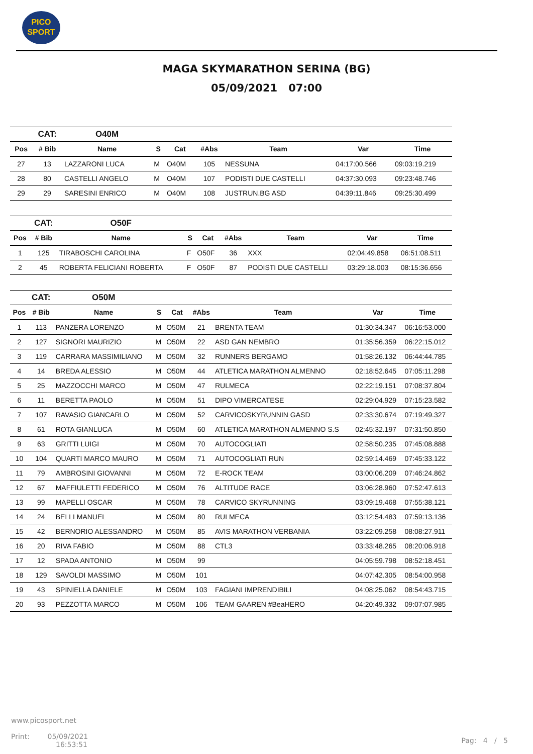PICO
SPORT
MAGA SKYMARATHON SERINA (BG)
05/09/2021 07:00
| | CAT: | O40M | | | | | | |
| Pos | # Bib | Name | S | Cat | #Abs | Team | Var | Time |
| 27 | 13 | LAZZARONI LUCA | M | O40M | 105 | NESSUNA | 04:17:00.566 | 09:03:19.219 |
| 28 | 80 | CASTELLI ANGELO | M | O40M | 107 | PODISTI DUE CASTELLI | 04:37:30.093 | 09:23:48.746 |
| 29 | 29 | SARESINI ENRICO | M | O40M | 108 | JUSTRUN.BG ASD | 04:39:11.846 | 09:25:30.499 |
| | CAT: | O50F | | | | | | |
| Pos | # Bib | Name | S | Cat | #Abs | Team | Var | Time |
| 1 | 125 | TIRABOSCHI CAROLINA | F | O50F | 36 | XXX | 02:04:49.858 | 06:51:08.511 |
| 2 | 45 | ROBERTA FELICIANI ROBERTA | F | O50F | 87 | PODISTI DUE CASTELLI | 03:29:18.003 | 08:15:36.656 |
| | CAT: | O50M | | | | | | |
| Pos | # Bib | Name | S | Cat | #Abs | Team | Var | Time |
| 1 | 113 | PANZERA LORENZO | M | O50M | 21 | BRENTA TEAM | 01:30:34.347 | 06:16:53.000 |
| 2 | 127 | SIGNORI MAURIZIO | M | O50M | 22 | ASD GAN NEMBRO | 01:35:56.359 | 06:22:15.012 |
| 3 | 119 | CARRARA MASSIMILIANO | M | O50M | 32 | RUNNERS BERGAMO | 01:58:26.132 | 06:44:44.785 |
| 4 | 14 | BREDA ALESSIO | M | O50M | 44 | ATLETICA MARATHON ALMENNO | 02:18:52.645 | 07:05:11.298 |
| 5 | 25 | MAZZOCCHI MARCO | M | O50M | 47 | RULMECA | 02:22:19.151 | 07:08:37.804 |
| 6 | 11 | BERETTA PAOLO | M | O50M | 51 | DIPO VIMERCATESE | 02:29:04.929 | 07:15:23.582 |
| 7 | 107 | RAVASIO GIANCARLO | M | O50M | 52 | CARVICOSKYRUNNIN GASD | 02:33:30.674 | 07:19:49.327 |
| 8 | 61 | ROTA GIANLUCA | M | O50M | 60 | ATLETICA MARATHON ALMENNO S.S | 02:45:32.197 | 07:31:50.850 |
| 9 | 63 | GRITTI LUIGI | M | O50M | 70 | AUTOCOGLIATI | 02:58:50.235 | 07:45:08.888 |
| 10 | 104 | QUARTI MARCO MAURO | M | O50M | 71 | AUTOCOGLIATI RUN | 02:59:14.469 | 07:45:33.122 |
| 11 | 79 | AMBROSINI GIOVANNI | M | O50M | 72 | E-ROCK TEAM | 03:00:06.209 | 07:46:24.862 |
| 12 | 67 | MAFFIULETTI FEDERICO | M | O50M | 76 | ALTITUDE RACE | 03:06:28.960 | 07:52:47.613 |
| 13 | 99 | MAPELLI OSCAR | M | O50M | 78 | CARVICO SKYRUNNING | 03:09:19.468 | 07:55:38.121 |
| 14 | 24 | BELLI MANUEL | M | O50M | 80 | RULMECA | 03:12:54.483 | 07:59:13.136 |
| 15 | 42 | BERNORIO ALESSANDRO | M | O50M | 85 | AVIS MARATHON VERBANIA | 03:22:09.258 | 08:08:27.911 |
| 16 | 20 | RIVA FABIO | M | O50M | 88 | CTL3 | 03:33:48.265 | 08:20:06.918 |
| 17 | 12 | SPADA ANTONIO | M | O50M | 99 | | 04:05:59.798 | 08:52:18.451 |
| 18 | 129 | SAVOLDI MASSIMO | M | O50M | 101 | | 04:07:42.305 | 08:54:00.958 |
| 19 | 43 | SPINIELLA DANIELE | M | O50M | 103 | FAGIANI IMPRENDIBILI | 04:08:25.062 | 08:54:43.715 |
| 20 | 93 | PEZZOTTA MARCO | M | O50M | 106 | TEAM GAAREN #BeaHERO | 04:20:49.332 | 09:07:07.985 |
www.picosport.net
Print: 05/09/2021
16:53:51
Pag: 4 / 5